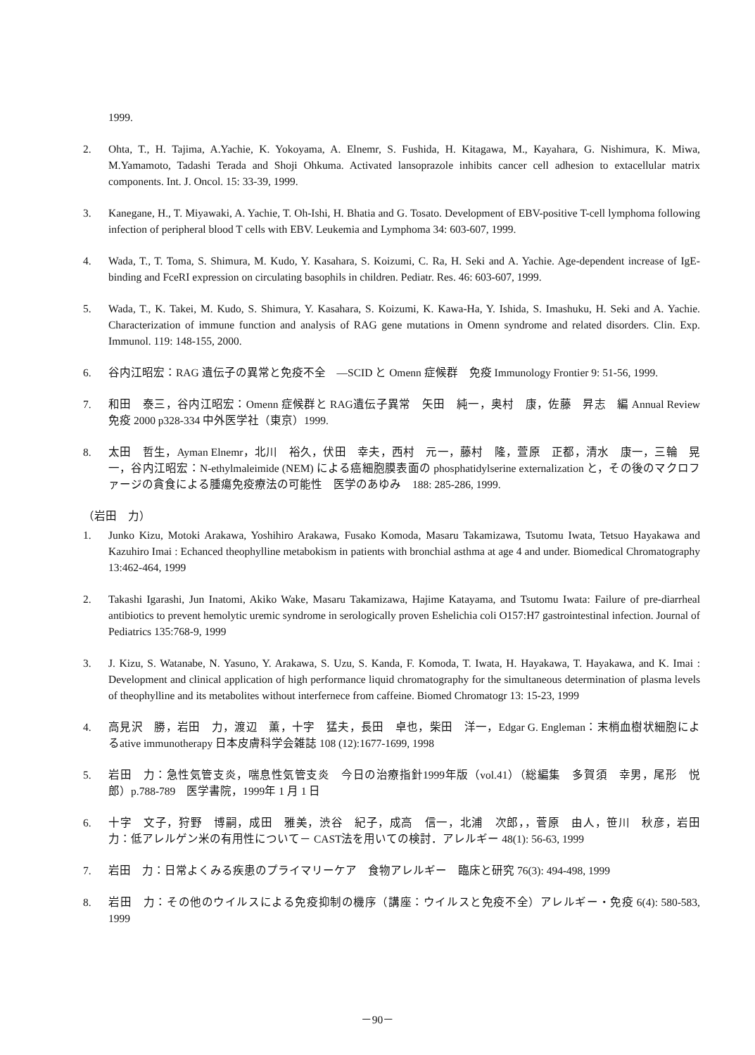1999.
2. Ohta, T., H. Tajima, A.Yachie, K. Yokoyama, A. Elnemr, S. Fushida, H. Kitagawa, M., Kayahara, G. Nishimura, K. Miwa, M.Yamamoto, Tadashi Terada and Shoji Ohkuma. Activated lansoprazole inhibits cancer cell adhesion to extacellular matrix components. Int. J. Oncol. 15: 33-39, 1999.
3. Kanegane, H., T. Miyawaki, A. Yachie, T. Oh-Ishi, H. Bhatia and G. Tosato. Development of EBV-positive T-cell lymphoma following infection of peripheral blood T cells with EBV. Leukemia and Lymphoma 34: 603-607, 1999.
4. Wada, T., T. Toma, S. Shimura, M. Kudo, Y. Kasahara, S. Koizumi, C. Ra, H. Seki and A. Yachie. Age-dependent increase of IgE-binding and FceRI expression on circulating basophils in children. Pediatr. Res. 46: 603-607, 1999.
5. Wada, T., K. Takei, M. Kudo, S. Shimura, Y. Kasahara, S. Koizumi, K. Kawa-Ha, Y. Ishida, S. Imashuku, H. Seki and A. Yachie. Characterization of immune function and analysis of RAG gene mutations in Omenn syndrome and related disorders. Clin. Exp. Immunol. 119: 148-155, 2000.
6. 谷内江昭宏：RAG 遺伝子の異常と免疫不全　―SCID と Omenn 症候群　免疫 Immunology Frontier 9: 51-56, 1999.
7. 和田　泰三，谷内江昭宏：Omenn 症候群と RAG遺伝子異常　矢田　純一，奥村　康，佐藤　昇志　編 Annual Review 免疫 2000 p328-334 中外医学社（東京）1999.
8. 太田　哲生，Ayman Elnemr，北川　裕久，伏田　幸夫，西村　元一，藤村　隆，萱原　正都，清水　康一，三輪　晃一，谷内江昭宏：N-ethylmaleimide (NEM) による癌細胞膜表面の phosphatidylserine externalization と，その後のマクロファージの貪食による腫瘍免疫療法の可能性　医学のあゆみ　188: 285-286, 1999.
（岩田　力）
1. Junko Kizu, Motoki Arakawa, Yoshihiro Arakawa, Fusako Komoda, Masaru Takamizawa, Tsutomu Iwata, Tetsuo Hayakawa and Kazuhiro Imai : Echanced theophylline metabokism in patients with bronchial asthma at age 4 and under. Biomedical Chromatography 13:462-464, 1999
2. Takashi Igarashi, Jun Inatomi, Akiko Wake, Masaru Takamizawa, Hajime Katayama, and Tsutomu Iwata: Failure of pre-diarrheal antibiotics to prevent hemolytic uremic syndrome in serologically proven Eshelichia coli O157:H7 gastrointestinal infection. Journal of Pediatrics 135:768-9, 1999
3. J. Kizu, S. Watanabe, N. Yasuno, Y. Arakawa, S. Uzu, S. Kanda, F. Komoda, T. Iwata, H. Hayakawa, T. Hayakawa, and K. Imai : Development and clinical application of high performance liquid chromatography for the simultaneous determination of plasma levels of theophylline and its metabolites without interfernece from caffeine. Biomed Chromatogr 13: 15-23, 1999
4. 高見沢　勝，岩田　力，渡辺　薫，十字　猛夫，長田　卓也，柴田　洋一，Edgar G. Engleman：末梢血樹状細胞によるative immunotherapy 日本皮膚科学会雑誌 108 (12):1677-1699, 1998
5. 岩田　力：急性気管支炎，喘息性気管支炎　今日の治療指針1999年版（vol.41）（総編集　多賀須　幸男，尾形　悦郎）p.788-789　医学書院，1999年 1 月 1 日
6. 十字　文子，狩野　博嗣，成田　雅美，渋谷　紀子，成高　信一，北浦　次郎，，菅原　由人，笹川　秋彦，岩田　力：低アレルゲン米の有用性について－ CAST法を用いての検討．アレルギー 48(1): 56-63, 1999
7. 岩田　力：日常よくみる疾患のプライマリーケア　食物アレルギー　臨床と研究 76(3): 494-498, 1999
8. 岩田　力：その他のウイルスによる免疫抑制の機序（講座：ウイルスと免疫不全）アレルギー・免疫 6(4): 580-583, 1999
－90－